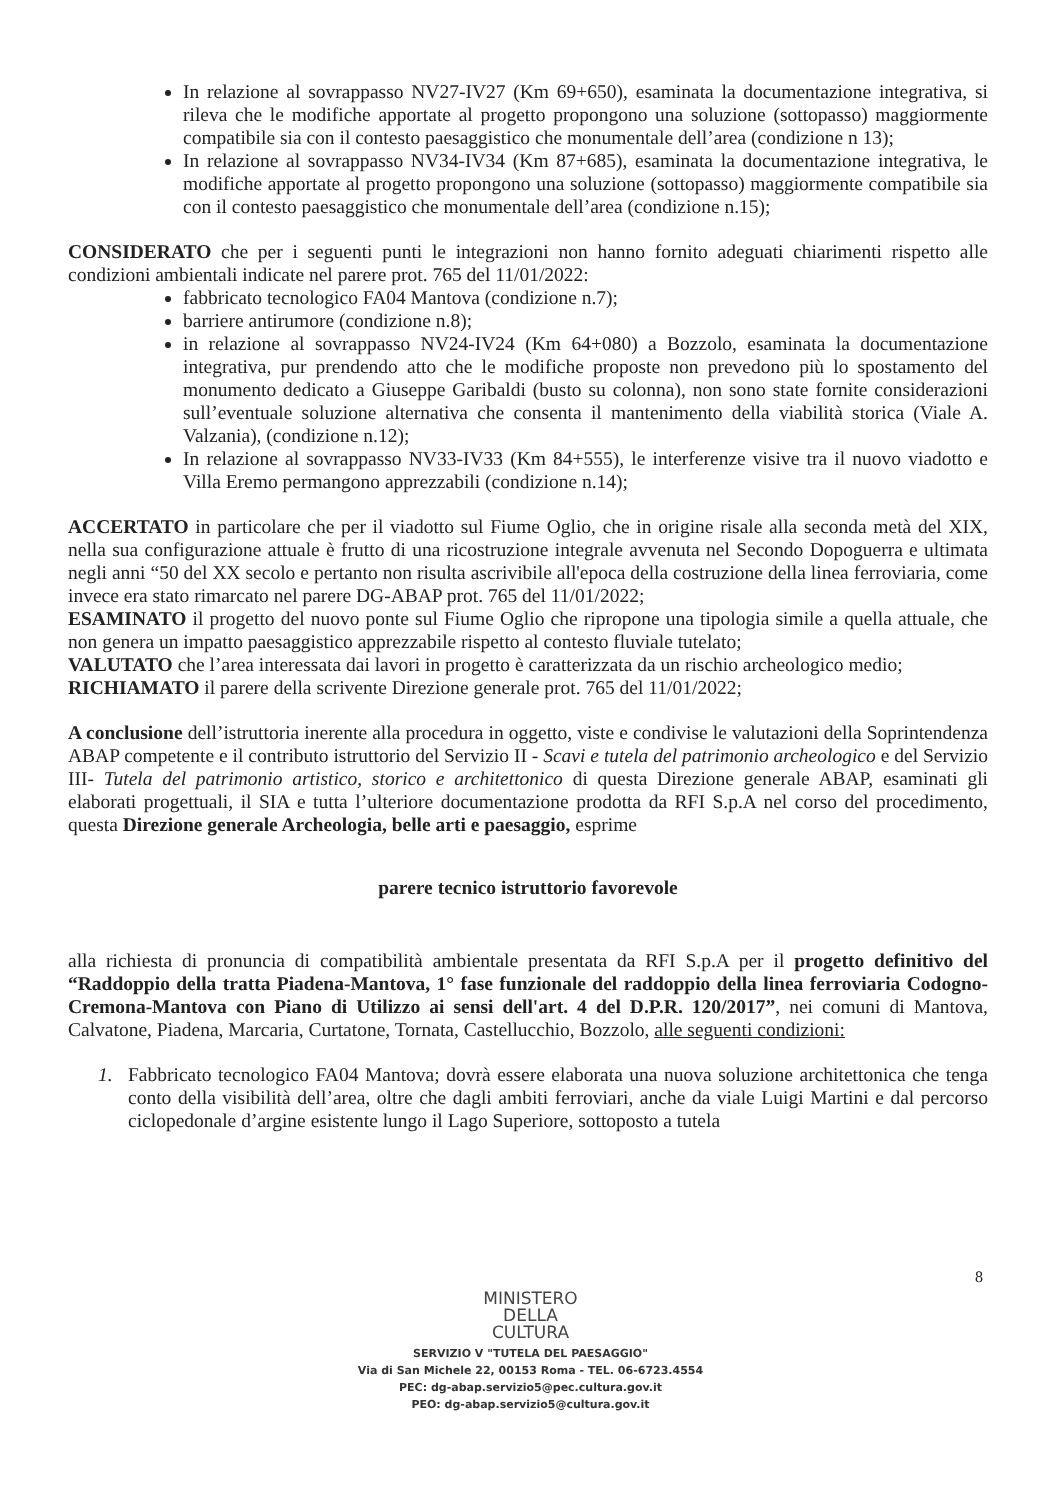In relazione al sovrappasso NV27-IV27 (Km 69+650), esaminata la documentazione integrativa, si rileva che le modifiche apportate al progetto propongono una soluzione (sottopasso) maggiormente compatibile sia con il contesto paesaggistico che monumentale dell’area (condizione n 13);
In relazione al sovrappasso NV34-IV34 (Km 87+685), esaminata la documentazione integrativa, le modifiche apportate al progetto propongono una soluzione (sottopasso) maggiormente compatibile sia con il contesto paesaggistico che monumentale dell’area (condizione n.15);
CONSIDERATO che per i seguenti punti le integrazioni non hanno fornito adeguati chiarimenti rispetto alle condizioni ambientali indicate nel parere prot. 765 del 11/01/2022:
fabbricato tecnologico FA04 Mantova (condizione n.7);
barriere antirumore (condizione n.8);
in relazione al sovrappasso NV24-IV24 (Km 64+080) a Bozzolo, esaminata la documentazione integrativa, pur prendendo atto che le modifiche proposte non prevedono più lo spostamento del monumento dedicato a Giuseppe Garibaldi (busto su colonna), non sono state fornite considerazioni sull’eventuale soluzione alternativa che consenta il mantenimento della viabilità storica (Viale A. Valzania), (condizione n.12);
In relazione al sovrappasso NV33-IV33 (Km 84+555), le interferenze visive tra il nuovo viadotto e Villa Eremo permangono apprezzabili (condizione n.14);
ACCERTATO in particolare che per il viadotto sul Fiume Oglio, che in origine risale alla seconda metà del XIX, nella sua configurazione attuale è frutto di una ricostruzione integrale avvenuta nel Secondo Dopoguerra e ultimata negli anni “50 del XX secolo e pertanto non risulta ascrivibile all'epoca della costruzione della linea ferroviaria, come invece era stato rimarcato nel parere DG-ABAP prot. 765 del 11/01/2022;
ESAMINATO il progetto del nuovo ponte sul Fiume Oglio che ripropone una tipologia simile a quella attuale, che non genera un impatto paesaggistico apprezzabile rispetto al contesto fluviale tutelato;
VALUTATO che l’area interessata dai lavori in progetto è caratterizzata da un rischio archeologico medio;
RICHIAMATO il parere della scrivente Direzione generale prot. 765 del 11/01/2022;
A conclusione dell’istruttoria inerente alla procedura in oggetto, viste e condivise le valutazioni della Soprintendenza ABAP competente e il contributo istruttorio del Servizio II - Scavi e tutela del patrimonio archeologico e del Servizio III- Tutela del patrimonio artistico, storico e architettonico di questa Direzione generale ABAP, esaminati gli elaborati progettuali, il SIA e tutta l’ulteriore documentazione prodotta da RFI S.p.A nel corso del procedimento, questa Direzione generale Archeologia, belle arti e paesaggio, esprime
parere tecnico istruttorio favorevole
alla richiesta di pronuncia di compatibilità ambientale presentata da RFI S.p.A per il progetto definitivo del “Raddoppio della tratta Piadena-Mantova, 1° fase funzionale del raddoppio della linea ferroviaria Codogno-Cremona-Mantova con Piano di Utilizzo ai sensi dell'art. 4 del D.P.R. 120/2017”, nei comuni di Mantova, Calvatone, Piadena, Marcaria, Curtatone, Tornata, Castellucchio, Bozzolo, alle seguenti condizioni:
1. Fabbricato tecnologico FA04 Mantova; dovrà essere elaborata una nuova soluzione architettonica che tenga conto della visibilità dell’area, oltre che dagli ambiti ferroviari, anche da viale Luigi Martini e dal percorso ciclopedonale d’argine esistente lungo il Lago Superiore, sottoposto a tutela
8
MINISTERO
DELLA
CULTURA
SERVIZIO V "TUTELA DEL PAESAGGIO"
Via di San Michele 22, 00153 Roma - TEL. 06-6723.4554
PEC: dg-abap.servizio5@pec.cultura.gov.it
PEO: dg-abap.servizio5@cultura.gov.it